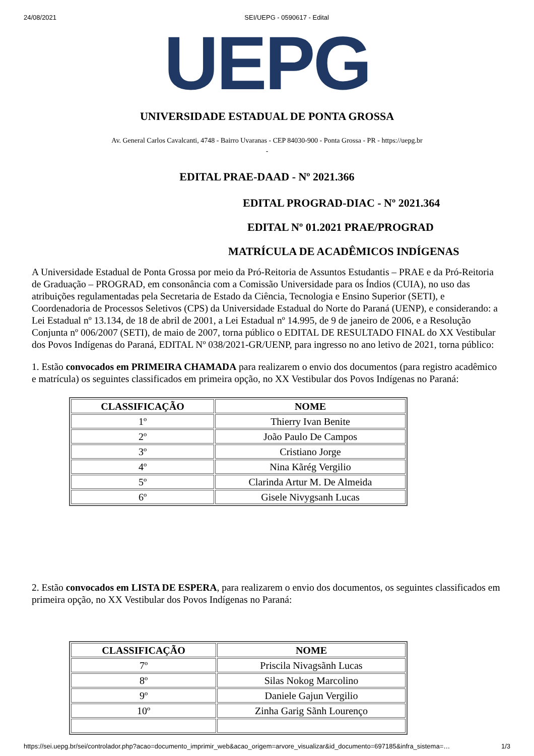24/08/2021 SEI/UEPG - 0590617 - Edital
UEPG
UNIVERSIDADE ESTADUAL DE PONTA GROSSA
Av. General Carlos Cavalcanti, 4748 - Bairro Uvaranas - CEP 84030-900 - Ponta Grossa - PR - https://uepg.br
-
EDITAL PRAE-DAAD - Nº 2021.366
EDITAL PROGRAD-DIAC - Nº 2021.364
EDITAL Nº 01.2021 PRAE/PROGRAD
MATRÍCULA DE ACADÊMICOS INDÍGENAS
A Universidade Estadual de Ponta Grossa por meio da Pró-Reitoria de Assuntos Estudantis – PRAE e da Pró-Reitoria de Graduação – PROGRAD, em consonância com a Comissão Universidade para os Índios (CUIA), no uso das atribuições regulamentadas pela Secretaria de Estado da Ciência, Tecnologia e Ensino Superior (SETI), e Coordenadoria de Processos Seletivos (CPS) da Universidade Estadual do Norte do Paraná (UENP), e considerando: a Lei Estadual nº 13.134, de 18 de abril de 2001, a Lei Estadual nº 14.995, de 9 de janeiro de 2006, e a Resolução Conjunta nº 006/2007 (SETI), de maio de 2007, torna público o EDITAL DE RESULTADO FINAL do XX Vestibular dos Povos Indígenas do Paraná, EDITAL Nº 038/2021-GR/UENP, para ingresso no ano letivo de 2021, torna público:
1. Estão convocados em PRIMEIRA CHAMADA para realizarem o envio dos documentos (para registro acadêmico e matrícula) os seguintes classificados em primeira opção, no XX Vestibular dos Povos Indígenas no Paraná:
| CLASSIFICAÇÃO | NOME |
| --- | --- |
| 1º | Thierry Ivan Benite |
| 2º | João Paulo De Campos |
| 3º | Cristiano Jorge |
| 4º | Nina Kãrég Vergilio |
| 5º | Clarinda Artur M. De Almeida |
| 6º | Gisele Nivygsanh Lucas |
2. Estão convocados em LISTA DE ESPERA, para realizarem o envio dos documentos, os seguintes classificados em primeira opção, no XX Vestibular dos Povos Indígenas no Paraná:
| CLASSIFICAÇÃO | NOME |
| --- | --- |
| 7º | Priscila Nivagsãnh Lucas |
| 8º | Silas Nokog Marcolino |
| 9º | Daniele Gajun Vergilio |
| 10º | Zinha Garig Sãnh Lourenço |
https://sei.uepg.br/sei/controlador.php?acao=documento_imprimir_web&acao_origem=arvore_visualizar&id_documento=697185&infra_sistema=… 1/3